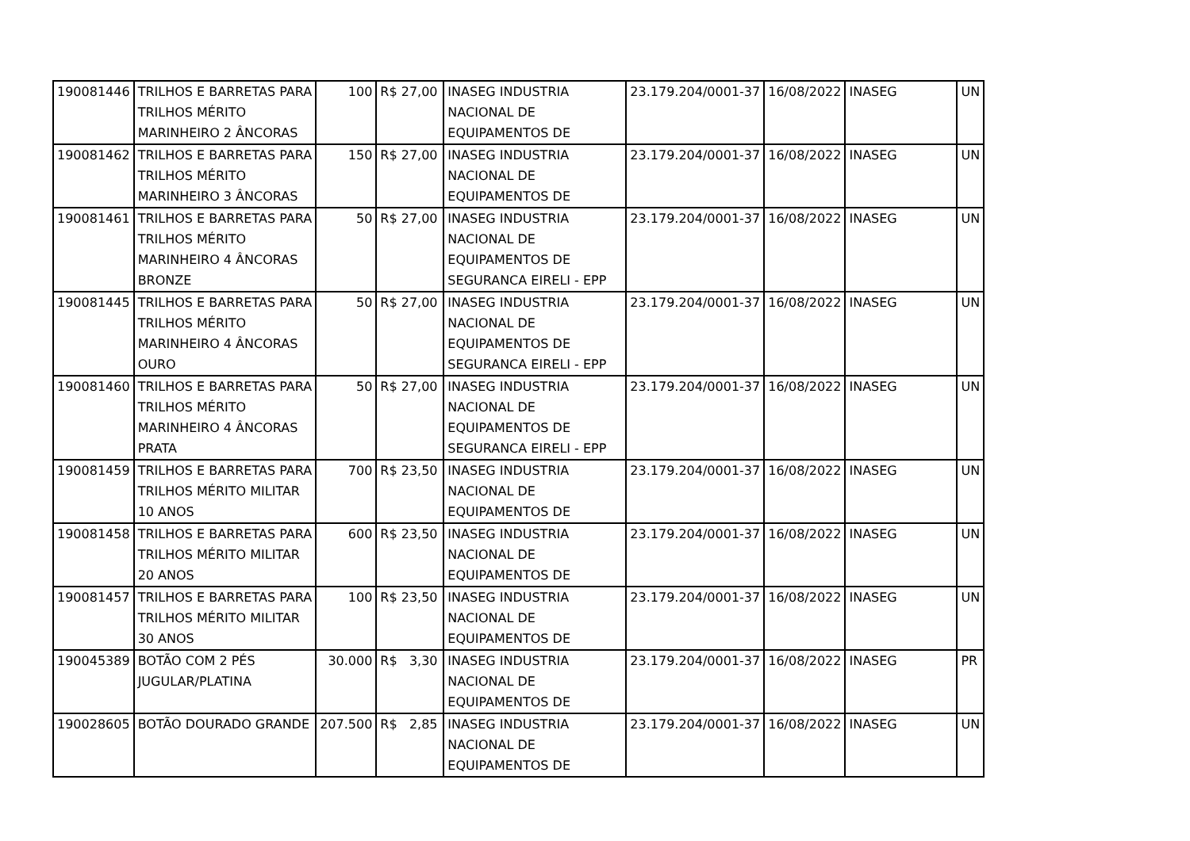| 190081446 | TRILHOS E BARRETAS PARA TRILHOS MÉRITO MARINHEIRO 2 ÂNCORAS | 100 | R$ 27,00 | INASEG INDUSTRIA NACIONAL DE EQUIPAMENTOS DE | 23.179.204/0001-37 | 16/08/2022 | INASEG | UN |
| 190081462 | TRILHOS E BARRETAS PARA TRILHOS MÉRITO MARINHEIRO 3 ÂNCORAS | 150 | R$ 27,00 | INASEG INDUSTRIA NACIONAL DE EQUIPAMENTOS DE | 23.179.204/0001-37 | 16/08/2022 | INASEG | UN |
| 190081461 | TRILHOS E BARRETAS PARA TRILHOS MÉRITO MARINHEIRO 4 ÂNCORAS BRONZE | 50 | R$ 27,00 | INASEG INDUSTRIA NACIONAL DE EQUIPAMENTOS DE SEGURANCA EIRELI - EPP | 23.179.204/0001-37 | 16/08/2022 | INASEG | UN |
| 190081445 | TRILHOS E BARRETAS PARA TRILHOS MÉRITO MARINHEIRO 4 ÂNCORAS OURO | 50 | R$ 27,00 | INASEG INDUSTRIA NACIONAL DE EQUIPAMENTOS DE SEGURANCA EIRELI - EPP | 23.179.204/0001-37 | 16/08/2022 | INASEG | UN |
| 190081460 | TRILHOS E BARRETAS PARA TRILHOS MÉRITO MARINHEIRO 4 ÂNCORAS PRATA | 50 | R$ 27,00 | INASEG INDUSTRIA NACIONAL DE EQUIPAMENTOS DE SEGURANCA EIRELI - EPP | 23.179.204/0001-37 | 16/08/2022 | INASEG | UN |
| 190081459 | TRILHOS E BARRETAS PARA TRILHOS MÉRITO MILITAR 10 ANOS | 700 | R$ 23,50 | INASEG INDUSTRIA NACIONAL DE EQUIPAMENTOS DE | 23.179.204/0001-37 | 16/08/2022 | INASEG | UN |
| 190081458 | TRILHOS E BARRETAS PARA TRILHOS MÉRITO MILITAR 20 ANOS | 600 | R$ 23,50 | INASEG INDUSTRIA NACIONAL DE EQUIPAMENTOS DE | 23.179.204/0001-37 | 16/08/2022 | INASEG | UN |
| 190081457 | TRILHOS E BARRETAS PARA TRILHOS MÉRITO MILITAR 30 ANOS | 100 | R$ 23,50 | INASEG INDUSTRIA NACIONAL DE EQUIPAMENTOS DE | 23.179.204/0001-37 | 16/08/2022 | INASEG | UN |
| 190045389 | BOTÃO COM 2 PÉS JUGULAR/PLATINA | 30.000 | R$ 3,30 | INASEG INDUSTRIA NACIONAL DE EQUIPAMENTOS DE | 23.179.204/0001-37 | 16/08/2022 | INASEG | PR |
| 190028605 | BOTÃO DOURADO GRANDE | 207.500 | R$ 2,85 | INASEG INDUSTRIA NACIONAL DE EQUIPAMENTOS DE | 23.179.204/0001-37 | 16/08/2022 | INASEG | UN |